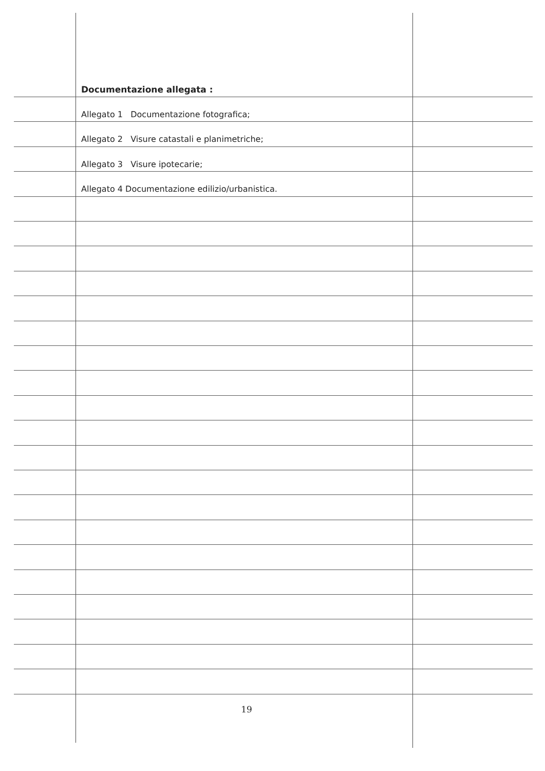Documentazione allegata :
Allegato 1 Documentazione fotografica;
Allegato 2 Visure catastali e planimetriche;
Allegato 3 Visure ipotecarie;
Allegato 4 Documentazione edilizio/urbanistica.
19